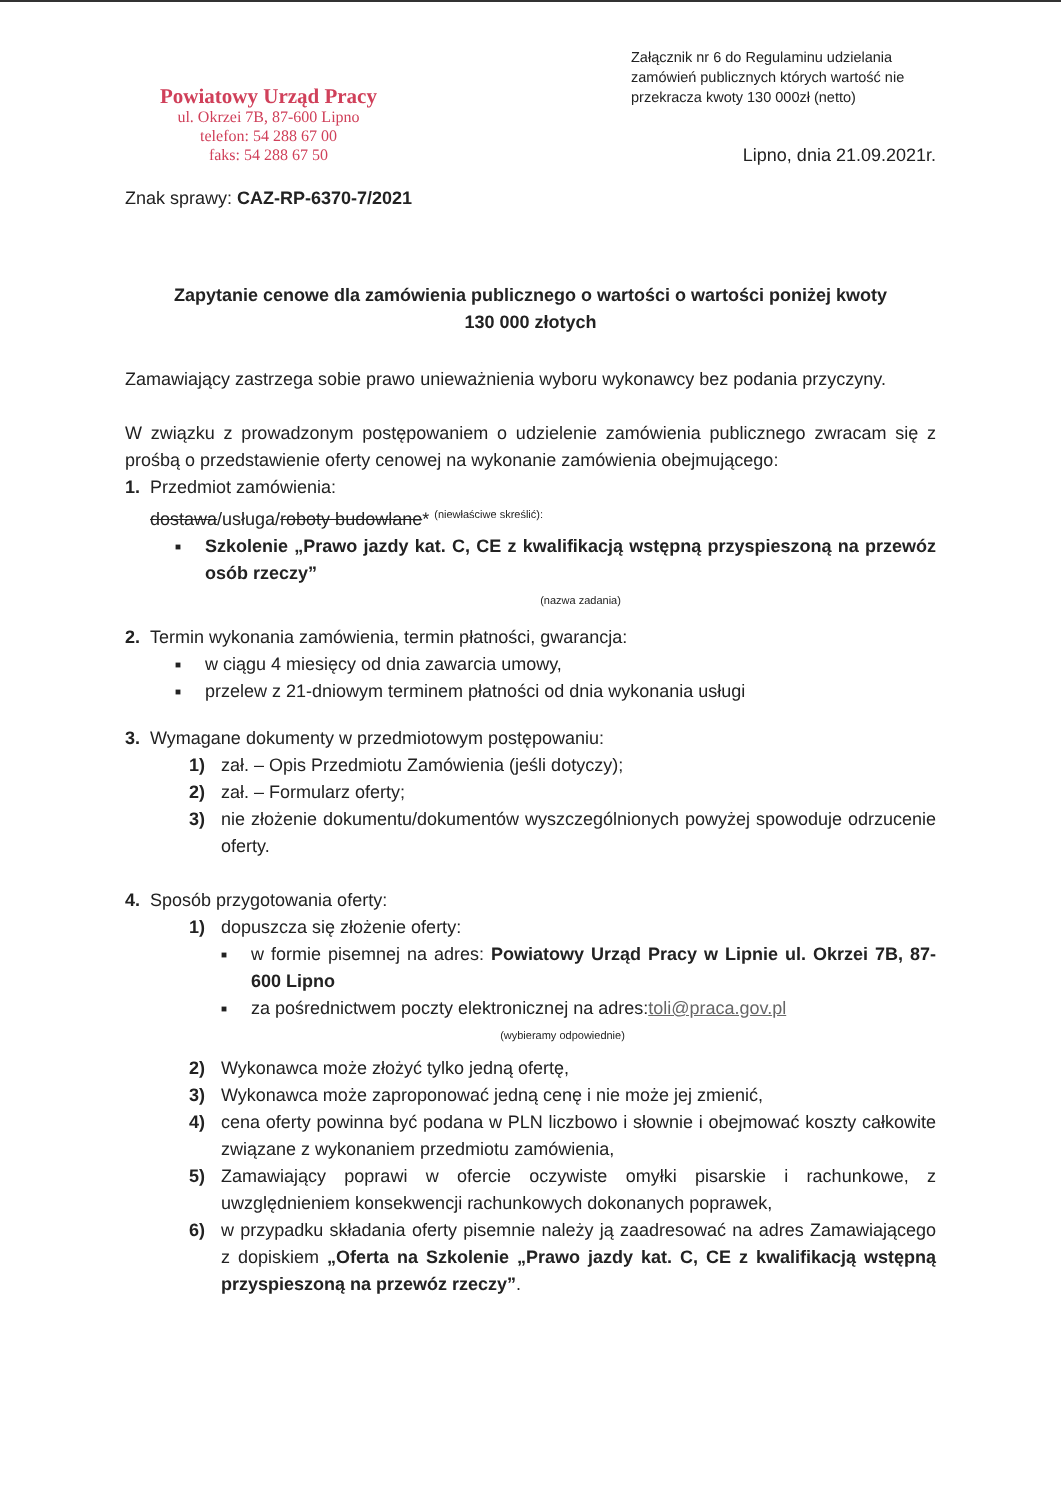Powiatowy Urząd Pracy
ul. Okrzei 7B, 87-600 Lipno
telefon: 54 288 67 00
faks: 54 288 67 50
Załącznik nr 6 do Regulaminu udzielania zamówień publicznych których wartość nie przekracza kwoty 130 000zł (netto)
Lipno, dnia 21.09.2021r.
Znak sprawy: CAZ-RP-6370-7/2021
Zapytanie cenowe dla zamówienia publicznego o wartości o wartości poniżej kwoty
130 000 złotych
Zamawiający zastrzega sobie prawo unieważnienia wyboru wykonawcy bez podania przyczyny.
W związku z prowadzonym postępowaniem o udzielenie zamówienia publicznego zwracam się z prośbą o przedstawienie oferty cenowej na wykonanie zamówienia obejmującego:
1. Przedmiot zamówienia:
dostawa/usługa/roboty budowlane* <sup>(niewłaściwe skreślić):</sup>
■
Szkolenie „Prawo jazdy kat. C, CE z kwalifikacją wstępną przyspieszoną na przewóz osób rzeczy”
(nazwa zadania)
2. Termin wykonania zamówienia, termin płatności, gwarancja:
■ w ciągu 4 miesięcy od dnia zawarcia umowy,
■ przelew z 21-dniowym terminem płatności od dnia wykonania usługi
3. Wymagane dokumenty w przedmiotowym postępowaniu:
1) zał. – Opis Przedmiotu Zamówienia (jeśli dotyczy);
2) zał. – Formularz oferty;
3) nie złożenie dokumentu/dokumentów wyszczególnionych powyżej spowoduje odrzucenie oferty.
4. Sposób przygotowania oferty:
1) dopuszcza się złożenie oferty:
■
w formie pisemnej na adres: Powiatowy Urząd Pracy w Lipnie ul. Okrzei 7B, 87-600 Lipno
■ za pośrednictwem poczty elektronicznej na adres: toli@praca.gov.pl
(wybieramy odpowiednie)
2) Wykonawca może złożyć tylko jedną ofertę,
3) Wykonawca może zaproponować jedną cenę i nie może jej zmienić,
4) cena oferty powinna być podana w PLN liczbowo i słownie i obejmować koszty całkowite związane z wykonaniem przedmiotu zamówienia,
5) Zamawiający poprawi w ofercie oczywiste omyłki pisarskie i rachunkowe, z uwzględnieniem konsekwencji rachunkowych dokonanych poprawek,
6) w przypadku składania oferty pisemnie należy ją zaadresować na adres Zamawiającego z dopiskiem „Oferta na Szkolenie „Prawo jazdy kat. C, CE z kwalifikacją wstępną przyspieszoną na przewóz rzeczy”.